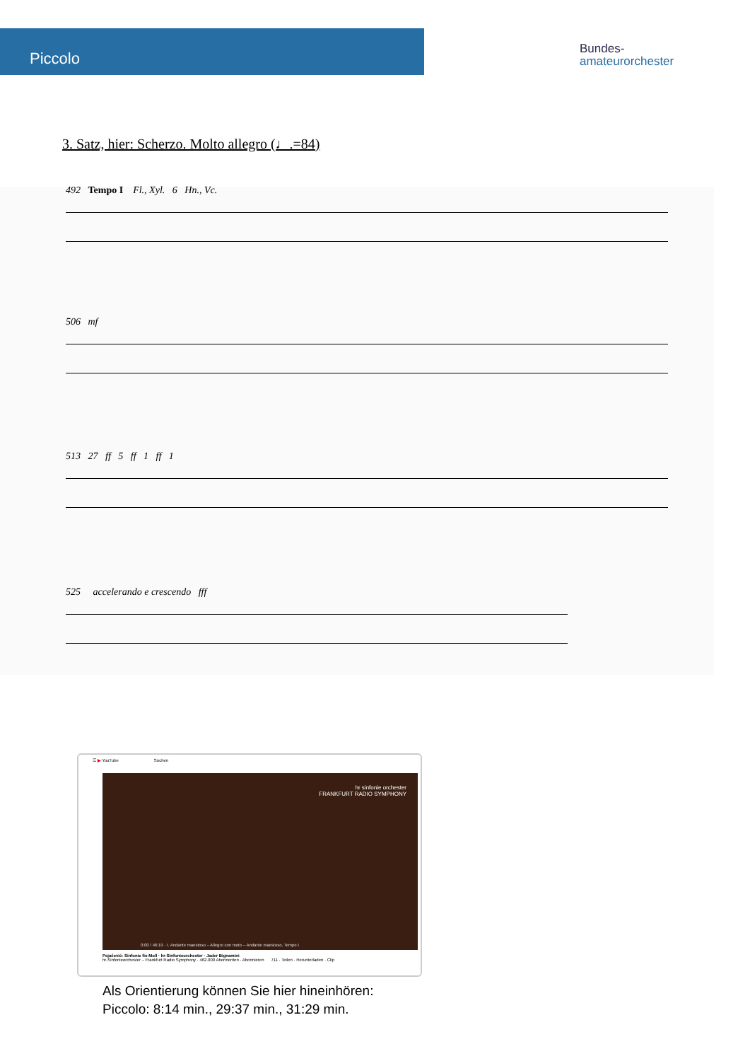Piccolo
Bundes-
amateurorchester
3. Satz, hier: Scherzo. Molto allegro (♩.=84)
492 Tempo I Fl., Xyl. 6 Hn., Vc.
506 mf
513 27 ff 5 ff 1 ff 1
525 accelerando e crescendo fff
☰ ▶ YouTube Suchen
hr sinfonie orchester
FRANKFURT RADIO SYMPHONY
0:00 / 46:19 · I. Andante maestoso – Allegro con moto – Andante maestoso, Tempo I
Pejačević: Sinfonie fis-Moll · hr-Sinfonieorchester · Jader Bignamini
hr-Sinfonieorchester – Frankfurt Radio Symphony · 462.000 Abonnenten · Abonnieren 711 · Teilen · Herunterladen · Clip
Als Orientierung können Sie hier hineinhören:
Piccolo: 8:14 min., 29:37 min., 31:29 min.